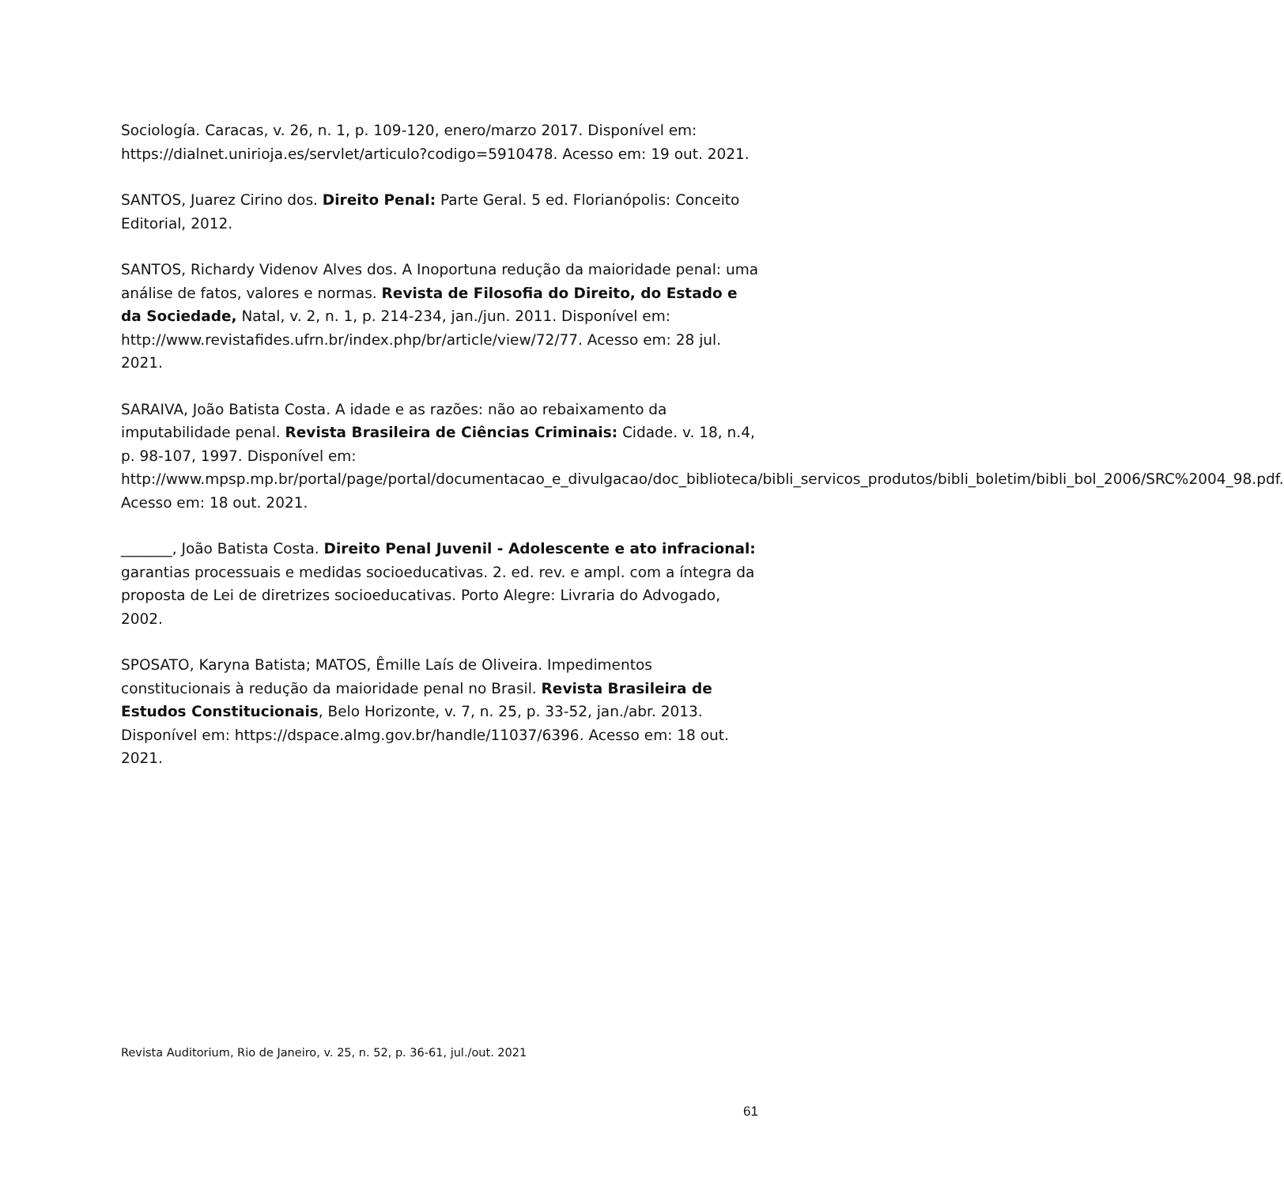Sociología. Caracas, v. 26, n. 1, p. 109-120, enero/marzo 2017. Disponível em: https://dialnet.unirioja.es/servlet/articulo?codigo=5910478. Acesso em: 19 out. 2021.
SANTOS, Juarez Cirino dos. Direito Penal: Parte Geral. 5 ed. Florianópolis: Conceito Editorial, 2012.
SANTOS, Richardy Videnov Alves dos. A Inoportuna redução da maioridade penal: uma análise de fatos, valores e normas. Revista de Filosofia do Direito, do Estado e da Sociedade, Natal, v. 2, n. 1, p. 214-234, jan./jun. 2011. Disponível em: http://www.revistafides.ufrn.br/index.php/br/article/view/72/77. Acesso em: 28 jul. 2021.
SARAIVA, João Batista Costa. A idade e as razões: não ao rebaixamento da imputabilidade penal. Revista Brasileira de Ciências Criminais: Cidade. v. 18, n.4, p. 98-107, 1997. Disponível em: http://www.mpsp.mp.br/portal/page/portal/documentacao_e_divulgacao/doc_biblioteca/bibli_servicos_produtos/bibli_boletim/bibli_bol_2006/SRC%2004_98.pdf. Acesso em: 18 out. 2021.
_______, João Batista Costa. Direito Penal Juvenil - Adolescente e ato infracional: garantias processuais e medidas socioeducativas. 2. ed. rev. e ampl. com a íntegra da proposta de Lei de diretrizes socioeducativas. Porto Alegre: Livraria do Advogado, 2002.
SPOSATO, Karyna Batista; MATOS, Êmille Laís de Oliveira. Impedimentos constitucionais à redução da maioridade penal no Brasil. Revista Brasileira de Estudos Constitucionais, Belo Horizonte, v. 7, n. 25, p. 33-52, jan./abr. 2013. Disponível em: https://dspace.almg.gov.br/handle/11037/6396. Acesso em: 18 out. 2021.
Revista Auditorium, Rio de Janeiro, v. 25, n. 52, p. 36-61, jul./out. 2021
61